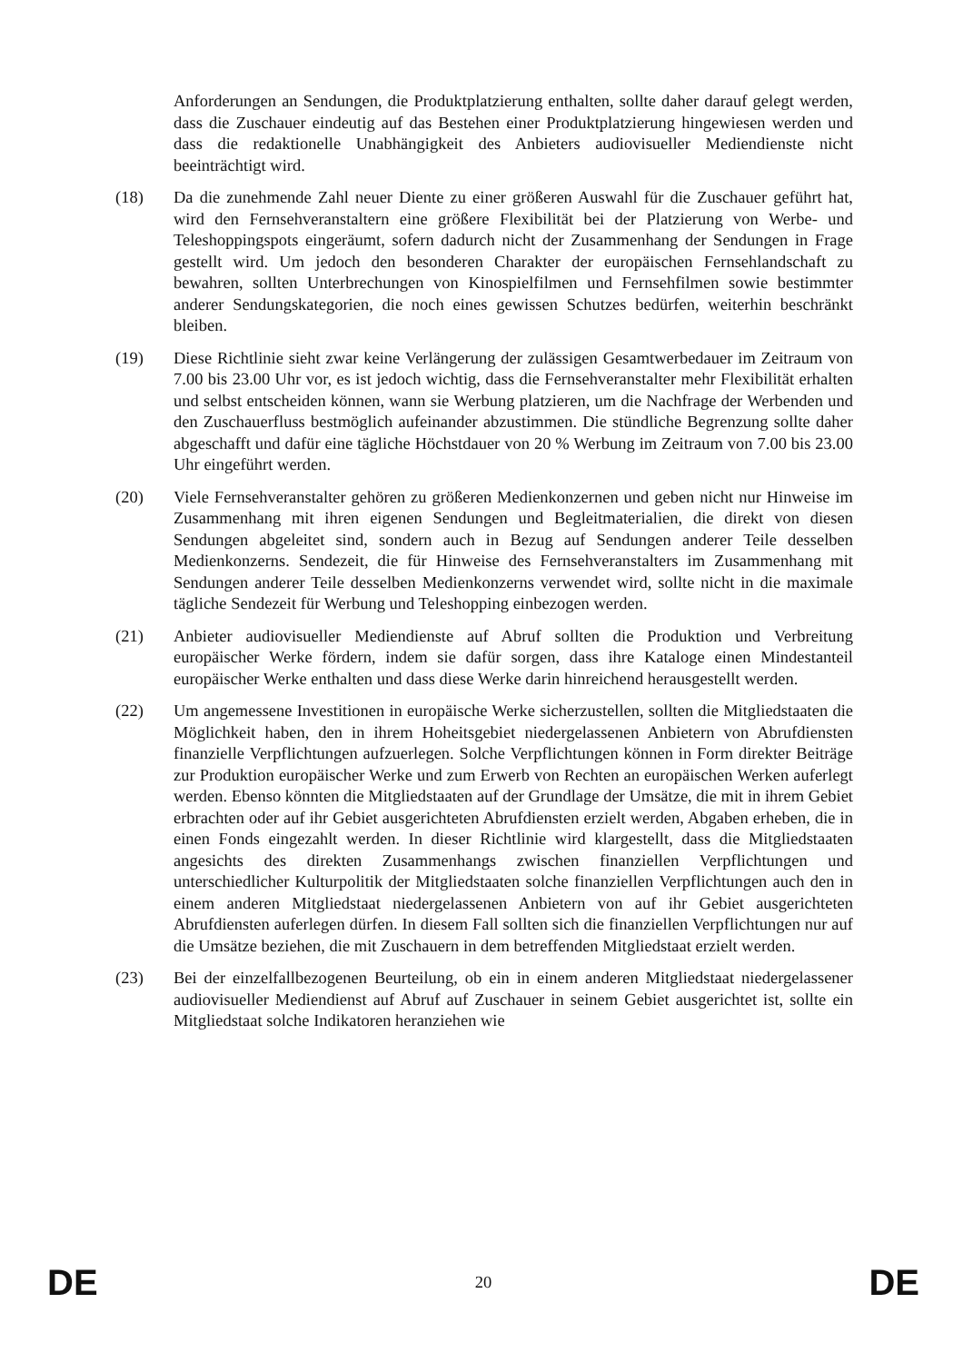Anforderungen an Sendungen, die Produktplatzierung enthalten, sollte daher darauf gelegt werden, dass die Zuschauer eindeutig auf das Bestehen einer Produktplatzierung hingewiesen werden und dass die redaktionelle Unabhängigkeit des Anbieters audiovisueller Mediendienste nicht beeinträchtigt wird.
(18) Da die zunehmende Zahl neuer Diente zu einer größeren Auswahl für die Zuschauer geführt hat, wird den Fernsehveranstaltern eine größere Flexibilität bei der Platzierung von Werbe- und Teleshoppingspots eingeräumt, sofern dadurch nicht der Zusammenhang der Sendungen in Frage gestellt wird. Um jedoch den besonderen Charakter der europäischen Fernsehlandschaft zu bewahren, sollten Unterbrechungen von Kinospielfilmen und Fernsehfilmen sowie bestimmter anderer Sendungskategorien, die noch eines gewissen Schutzes bedürfen, weiterhin beschränkt bleiben.
(19) Diese Richtlinie sieht zwar keine Verlängerung der zulässigen Gesamtwerbedauer im Zeitraum von 7.00 bis 23.00 Uhr vor, es ist jedoch wichtig, dass die Fernsehveranstalter mehr Flexibilität erhalten und selbst entscheiden können, wann sie Werbung platzieren, um die Nachfrage der Werbenden und den Zuschauerfluss bestmöglich aufeinander abzustimmen. Die stündliche Begrenzung sollte daher abgeschafft und dafür eine tägliche Höchstdauer von 20 % Werbung im Zeitraum von 7.00 bis 23.00 Uhr eingeführt werden.
(20) Viele Fernsehveranstalter gehören zu größeren Medienkonzernen und geben nicht nur Hinweise im Zusammenhang mit ihren eigenen Sendungen und Begleitmaterialien, die direkt von diesen Sendungen abgeleitet sind, sondern auch in Bezug auf Sendungen anderer Teile desselben Medienkonzerns. Sendezeit, die für Hinweise des Fernsehveranstalters im Zusammenhang mit Sendungen anderer Teile desselben Medienkonzerns verwendet wird, sollte nicht in die maximale tägliche Sendezeit für Werbung und Teleshopping einbezogen werden.
(21) Anbieter audiovisueller Mediendienste auf Abruf sollten die Produktion und Verbreitung europäischer Werke fördern, indem sie dafür sorgen, dass ihre Kataloge einen Mindestanteil europäischer Werke enthalten und dass diese Werke darin hinreichend herausgestellt werden.
(22) Um angemessene Investitionen in europäische Werke sicherzustellen, sollten die Mitgliedstaaten die Möglichkeit haben, den in ihrem Hoheitsgebiet niedergelassenen Anbietern von Abrufdiensten finanzielle Verpflichtungen aufzuerlegen. Solche Verpflichtungen können in Form direkter Beiträge zur Produktion europäischer Werke und zum Erwerb von Rechten an europäischen Werken auferlegt werden. Ebenso könnten die Mitgliedstaaten auf der Grundlage der Umsätze, die mit in ihrem Gebiet erbrachten oder auf ihr Gebiet ausgerichteten Abrufdiensten erzielt werden, Abgaben erheben, die in einen Fonds eingezahlt werden. In dieser Richtlinie wird klargestellt, dass die Mitgliedstaaten angesichts des direkten Zusammenhangs zwischen finanziellen Verpflichtungen und unterschiedlicher Kulturpolitik der Mitgliedstaaten solche finanziellen Verpflichtungen auch den in einem anderen Mitgliedstaat niedergelassenen Anbietern von auf ihr Gebiet ausgerichteten Abrufdiensten auferlegen dürfen. In diesem Fall sollten sich die finanziellen Verpflichtungen nur auf die Umsätze beziehen, die mit Zuschauern in dem betreffenden Mitgliedstaat erzielt werden.
(23) Bei der einzelfallbezogenen Beurteilung, ob ein in einem anderen Mitgliedstaat niedergelassener audiovisueller Mediendienst auf Abruf auf Zuschauer in seinem Gebiet ausgerichtet ist, sollte ein Mitgliedstaat solche Indikatoren heranziehen wie
DE 20 DE